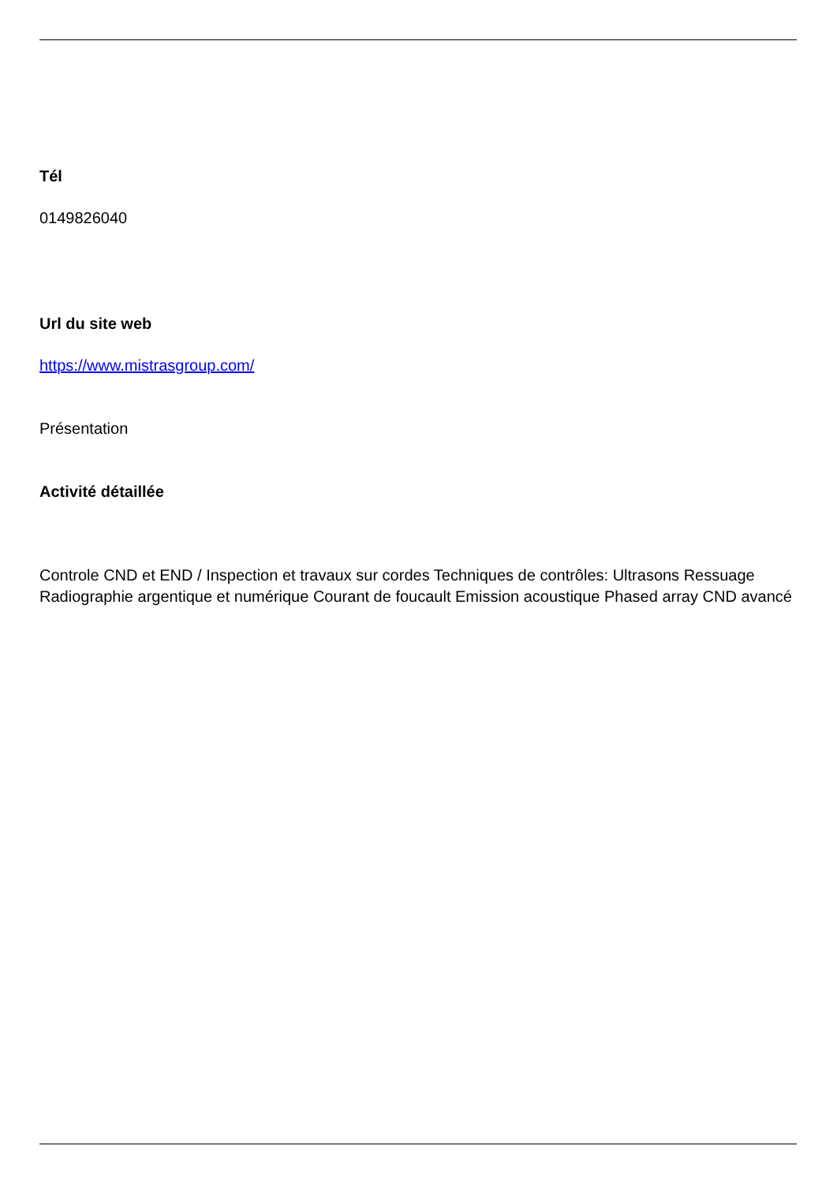Tél
0149826040
Url du site web
https://www.mistrasgroup.com/
Présentation
Activité détaillée
Controle CND et END / Inspection et travaux sur cordes Techniques de contrôles: Ultrasons Ressuage Radiographie argentique et numérique Courant de foucault Emission acoustique Phased array CND avancé